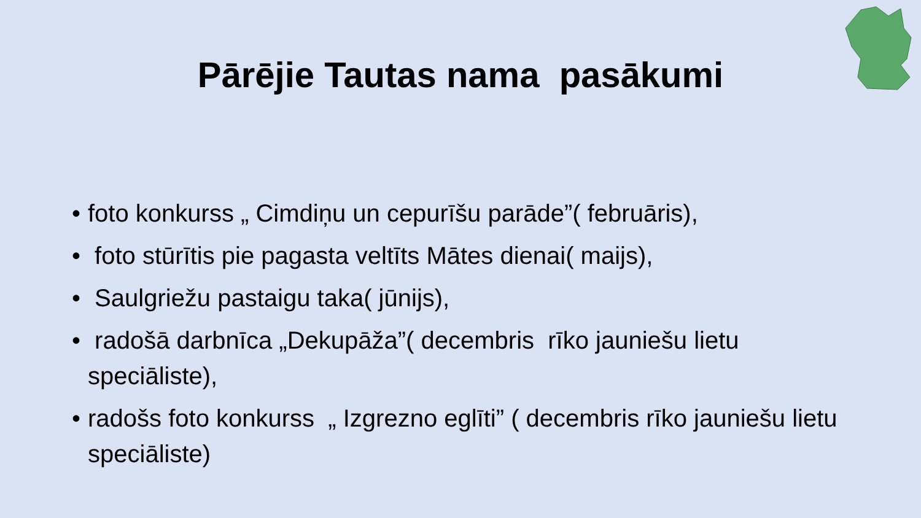Pārējie Tautas nama pasākumi
• foto konkurss „ Cimdiņu un cepurīšu parāde”( februāris),
• foto stūrītis pie pagasta veltīts Mātes dienai( maijs),
• Saulgriežu pastaigu taka( jūnijs),
• radošā darbnīca „Dekupāža”( decembris rīko jauniešu lietu speciāliste),
• radošs foto konkurss „ Izgrezno eglīti” ( decembris rīko jauniešu lietu speciāliste)